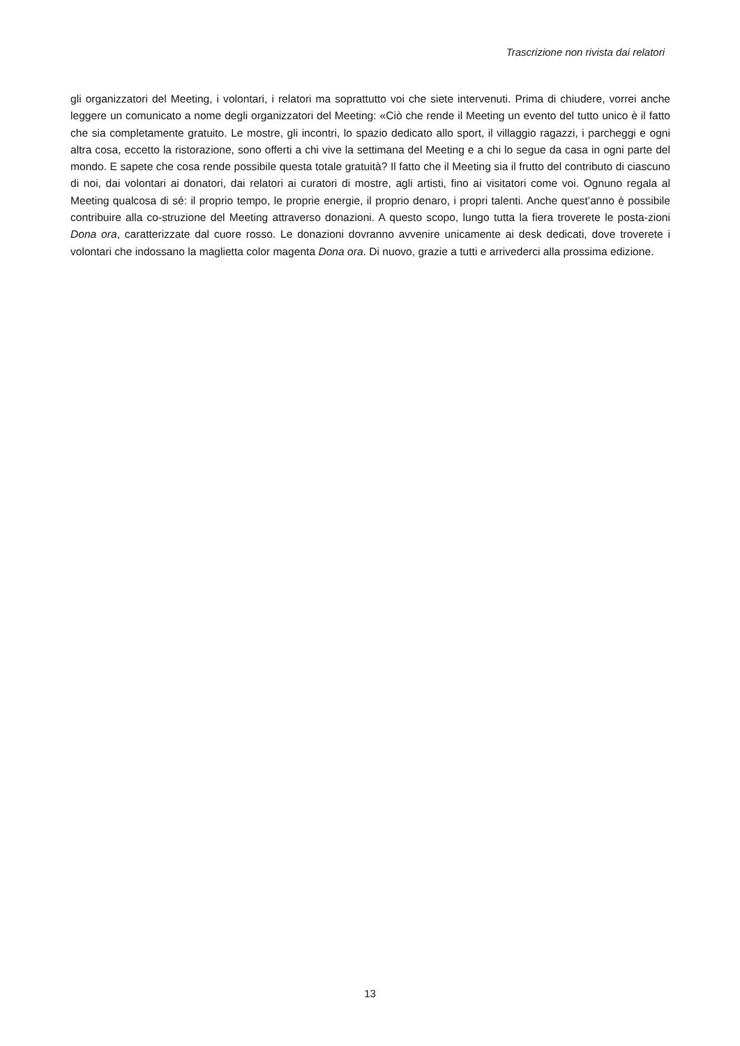Trascrizione non rivista dai relatori
gli organizzatori del Meeting, i volontari, i relatori ma soprattutto voi che siete intervenuti. Prima di chiudere, vorrei anche leggere un comunicato a nome degli organizzatori del Meeting: «Ciò che rende il Meeting un evento del tutto unico è il fatto che sia completamente gratuito. Le mostre, gli incontri, lo spazio dedicato allo sport, il villaggio ragazzi, i parcheggi e ogni altra cosa, eccetto la ristorazione, sono offerti a chi vive la settimana del Meeting e a chi lo segue da casa in ogni parte del mondo. E sapete che cosa rende possibile questa totale gratuità? Il fatto che il Meeting sia il frutto del contributo di ciascuno di noi, dai volontari ai donatori, dai relatori ai curatori di mostre, agli artisti, fino ai visitatori come voi. Ognuno regala al Meeting qualcosa di sé: il proprio tempo, le proprie energie, il proprio denaro, i propri talenti. Anche quest’anno è possibile contribuire alla co-struzione del Meeting attraverso donazioni. A questo scopo, lungo tutta la fiera troverete le posta-zioni Dona ora, caratterizzate dal cuore rosso. Le donazioni dovranno avvenire unicamente ai desk dedicati, dove troverete i volontari che indossano la maglietta color magenta Dona ora. Di nuovo, grazie a tutti e arrivederci alla prossima edizione.
13